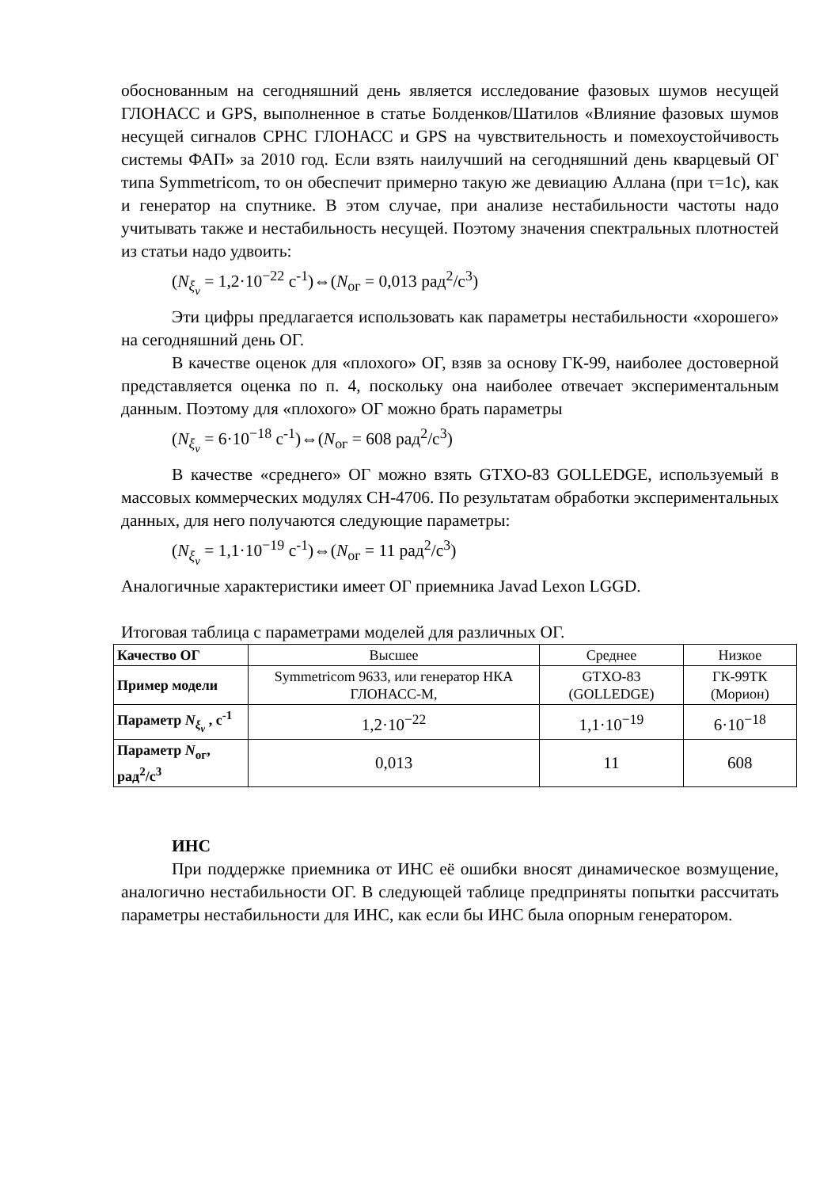обоснованным на сегодняшний день является исследование фазовых шумов несущей ГЛОНАСС и GPS, выполненное в статье Болденков/Шатилов «Влияние фазовых шумов несущей сигналов СРНС ГЛОНАСС и GPS на чувствительность и помехоустойчивость системы ФАП» за 2010 год. Если взять наилучший на сегодняшний день кварцевый ОГ типа Symmetricom, то он обеспечит примерно такую же девиацию Аллана (при τ=1с), как и генератор на спутнике. В этом случае, при анализе нестабильности частоты надо учитывать также и нестабильность несущей. Поэтому значения спектральных плотностей из статьи надо удвоить:
(N<sub>ξ<sub>ν</sub></sub> = 1,2·10<sup>−22</sup> с<sup>-1</sup>)⇔(N<sub>ог</sub> = 0,013 рад<sup>2</sup>/с<sup>3</sup>)
Эти цифры предлагается использовать как параметры нестабильности «хорошего» на сегодняшний день ОГ.
В качестве оценок для «плохого» ОГ, взяв за основу ГК-99, наиболее достоверной представляется оценка по п. 4, поскольку она наиболее отвечает экспериментальным данным. Поэтому для «плохого» ОГ можно брать параметры
(N<sub>ξ<sub>ν</sub></sub> = 6·10<sup>−18</sup> с<sup>-1</sup>)⇔(N<sub>ог</sub> = 608 рад<sup>2</sup>/с<sup>3</sup>)
В качестве «среднего» ОГ можно взять GTXO-83 GOLLEDGE, используемый в массовых коммерческих модулях СН-4706. По результатам обработки экспериментальных данных, для него получаются следующие параметры:
(N<sub>ξ<sub>ν</sub></sub> = 1,1·10<sup>−19</sup> с<sup>-1</sup>)⇔(N<sub>ог</sub> = 11 рад<sup>2</sup>/с<sup>3</sup>)
Аналогичные характеристики имеет ОГ приемника Javad Lexon LGGD.
Итоговая таблица с параметрами моделей для различных ОГ.
| Качество ОГ | Высшее | Среднее | Низкое |
| Пример модели | Symmetricom 9633, или генератор НКА ГЛОНАСС-М, | GTXO-83 (GOLLEDGE) | ГК-99ТК (Морион) |
| Параметр N<sub>ξ<sub>ν</sub></sub> , с<sup>-1</sup> | 1,2·10<sup>−22</sup> | 1,1·10<sup>−19</sup> | 6·10<sup>−18</sup> |
| Параметр N<sub>ог</sub>, рад<sup>2</sup>/с<sup>3</sup> | 0,013 | 11 | 608 |
ИНС
При поддержке приемника от ИНС её ошибки вносят динамическое возмущение, аналогично нестабильности ОГ. В следующей таблице предприняты попытки рассчитать параметры нестабильности для ИНС, как если бы ИНС была опорным генератором.